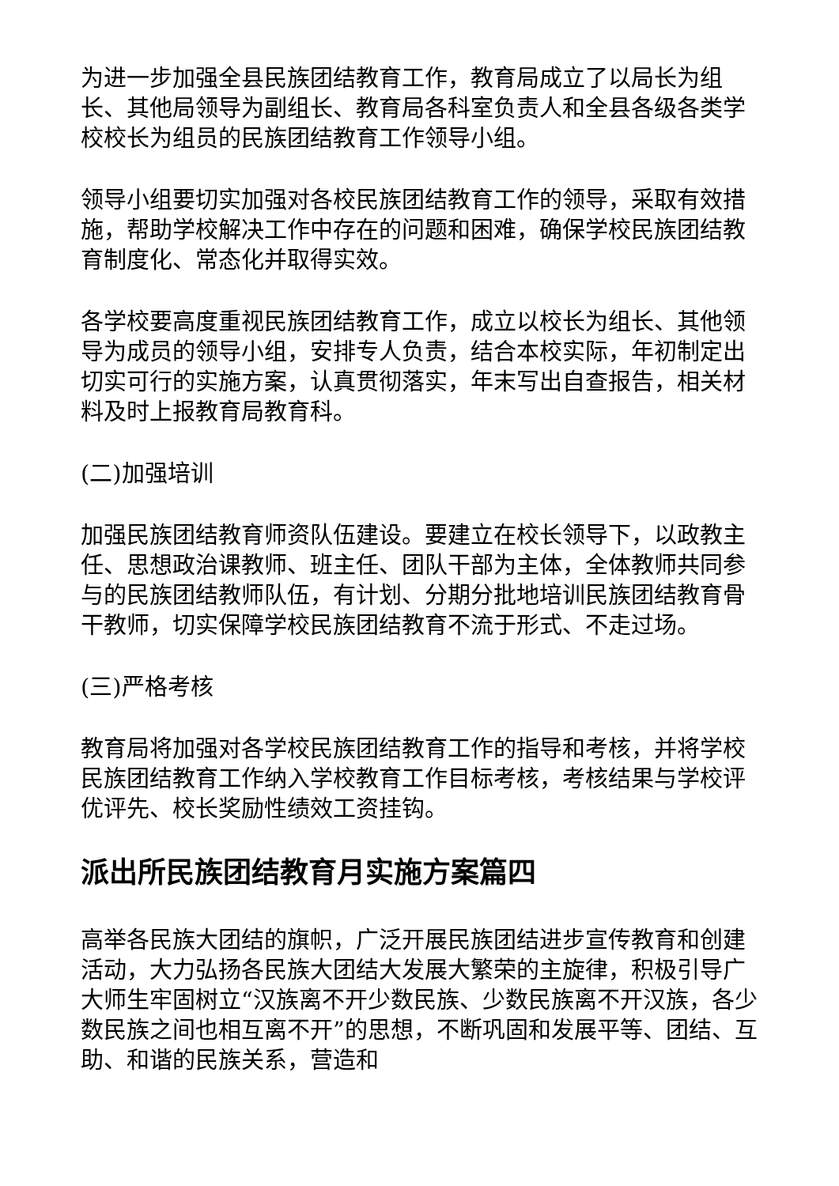为进一步加强全县民族团结教育工作，教育局成立了以局长为组长、其他局领导为副组长、教育局各科室负责人和全县各级各类学校校长为组员的民族团结教育工作领导小组。
领导小组要切实加强对各校民族团结教育工作的领导，采取有效措施，帮助学校解决工作中存在的问题和困难，确保学校民族团结教育制度化、常态化并取得实效。
各学校要高度重视民族团结教育工作，成立以校长为组长、其他领导为成员的领导小组，安排专人负责，结合本校实际，年初制定出切实可行的实施方案，认真贯彻落实，年末写出自查报告，相关材料及时上报教育局教育科。
(二)加强培训
加强民族团结教育师资队伍建设。要建立在校长领导下，以政教主任、思想政治课教师、班主任、团队干部为主体，全体教师共同参与的民族团结教师队伍，有计划、分期分批地培训民族团结教育骨干教师，切实保障学校民族团结教育不流于形式、不走过场。
(三)严格考核
教育局将加强对各学校民族团结教育工作的指导和考核，并将学校民族团结教育工作纳入学校教育工作目标考核，考核结果与学校评优评先、校长奖励性绩效工资挂钩。
派出所民族团结教育月实施方案篇四
高举各民族大团结的旗帜，广泛开展民族团结进步宣传教育和创建活动，大力弘扬各民族大团结大发展大繁荣的主旋律，积极引导广大师生牢固树立“汉族离不开少数民族、少数民族离不开汉族，各少数民族之间也相互离不开”的思想，不断巩固和发展平等、团结、互助、和谐的民族关系，营造和